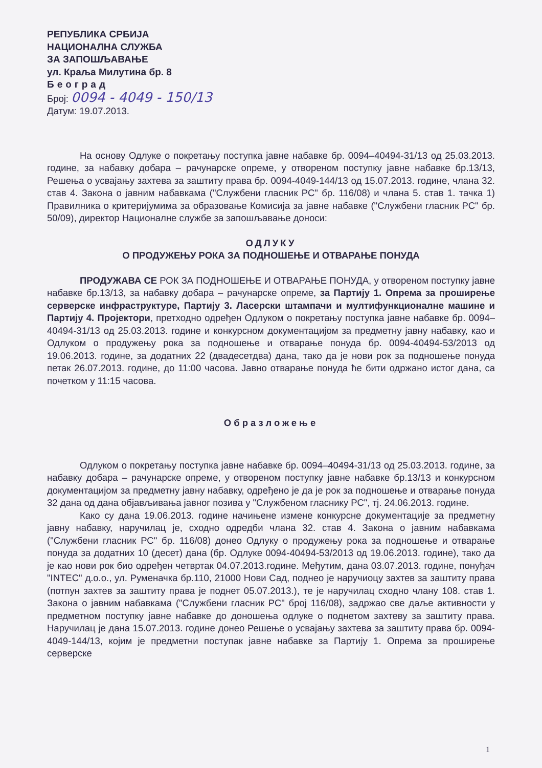РЕПУБЛИКА СРБИЈА
НАЦИОНАЛНА СЛУЖБА
ЗА ЗАПОШЉАВАЊЕ
ул. Краља Милутина бр. 8
Београд
Број: 0094 - 4049 - 150/13
Датум: 19.07.2013.
На основу Одлуке о покретању поступка јавне набавке бр. 0094–40494-31/13 од 25.03.2013. године, за набавку добара – рачунарске опреме, у отвореном поступку јавне набавке бр.13/13, Решења о усвајању захтева за заштиту права бр. 0094-4049-144/13 од 15.07.2013. године, члана 32. став 4. Закона о јавним набавкама ("Службени гласник РС" бр. 116/08) и члана 5. став 1. тачка 1) Правилника о критеријумима за образовање Комисија за јавне набавке ("Службени гласник РС" бр. 50/09), директор Националне службе за запошљавање доноси:
ОДЛУКУ
О ПРОДУЖЕЊУ РОКА ЗА ПОДНОШЕЊЕ И ОТВАРАЊЕ ПОНУДА
ПРОДУЖАВА СЕ РОК ЗА ПОДНОШЕЊЕ И ОТВАРАЊЕ ПОНУДА, у отвореном поступку јавне набавке бр.13/13, за набавку добара – рачунарске опреме, за Партију 1. Опрема за проширење серверске инфраструктуре, Партију 3. Ласерски штампачи и мултифункционалне машине и Партију 4. Пројектори, претходно одређен Одлуком о покретању поступка јавне набавке бр. 0094–40494-31/13 од 25.03.2013. године и конкурсном документацијом за предметну јавну набавку, као и Одлуком о продужењу рока за подношење и отварање понуда бр. 0094-40494-53/2013 од 19.06.2013. године, за додатних 22 (двадесетдва) дана, тако да је нови рок за подношење понуда петак 26.07.2013. године, до 11:00 часова. Јавно отварање понуда ће бити одржано истог дана, са почетком у 11:15 часова.
Образложење
Одлуком о покретању поступка јавне набавке бр. 0094–40494-31/13 од 25.03.2013. године, за набавку добара – рачунарске опреме, у отвореном поступку јавне набавке бр.13/13 и конкурсном документацијом за предметну јавну набавку, одређено је да је рок за подношење и отварање понуда 32 дана од дана објављивања јавног позива у "Службеном гласнику РС", тј. 24.06.2013. године.
Како су дана 19.06.2013. године начињене измене конкурсне документације за предметну јавну набавку, наручилац је, сходно одредби члана 32. став 4. Закона о јавним набавкама ("Службени гласник РС" бр. 116/08) донео Одлуку о продужењу рока за подношење и отварање понуда за додатних 10 (десет) дана (бр. Одлуке 0094-40494-53/2013 од 19.06.2013. године), тако да је као нови рок био одређен четвртак 04.07.2013.године. Међутим, дана 03.07.2013. године, понуђач "INTEC" д.о.о., ул. Руменачка бр.110, 21000 Нови Сад, поднео је наручиоцу захтев за заштиту права (потпун захтев за заштиту права је поднет 05.07.2013.), те је наручилац сходно члану 108. став 1. Закона о јавним набавкама ("Службени гласник РС" број 116/08), задржао све даље активности у предметном поступку јавне набавке до доношења одлуке о поднетом захтеву за заштиту права. Наручилац је дана 15.07.2013. године донео Решење о усвајању захтева за заштиту права бр. 0094-4049-144/13, којим је предметни поступак јавне набавке за Партију 1. Опрема за проширење серверске
1